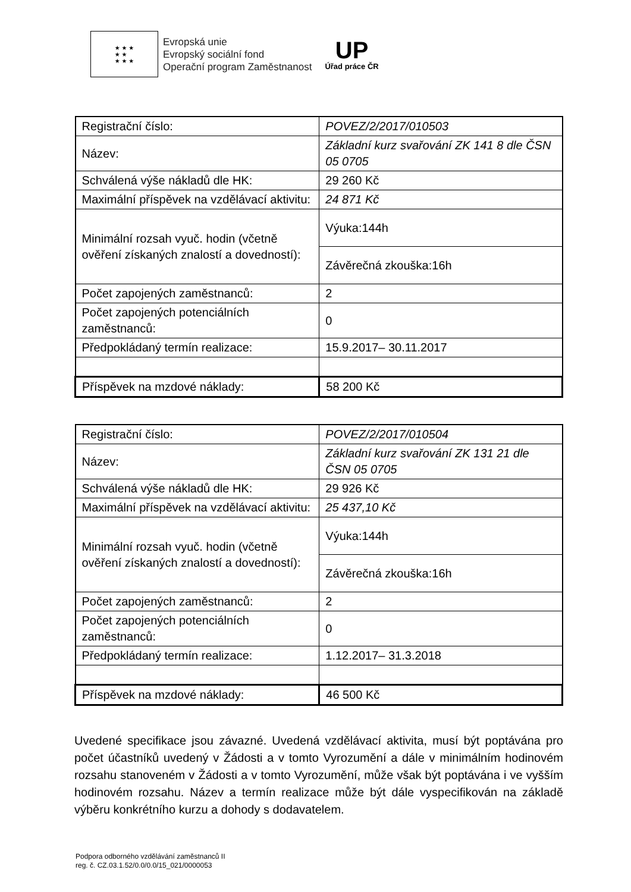★ ★ ★
★ ★
★ ★ ★
Evropská unie
Evropský sociální fond
Operační program Zaměstnanost
UP
Úřad práce ČR
| Registrační číslo: | POVEZ/2/2017/010503 |
| Název: | Základní kurz svařování ZK 141 8 dle ČSN 05 0705 |
| Schválená výše nákladů dle HK: | 29 260 Kč |
| Maximální příspěvek na vzdělávací aktivitu: | 24 871 Kč |
| Minimální rozsah vyuč. hodin (včetně ověření získaných znalostí a dovedností): | Výuka:144h |
| | Závěrečná zkouška:16h |
| Počet zapojených zaměstnanců: | 2 |
| Počet zapojených potenciálních zaměstnanců: | 0 |
| Předpokládaný termín realizace: | 15.9.2017– 30.11.2017 |
| Příspěvek na mzdové náklady: | 58 200 Kč |
| Registrační číslo: | POVEZ/2/2017/010504 |
| Název: | Základní kurz svařování ZK 131 21 dle ČSN 05 0705 |
| Schválená výše nákladů dle HK: | 29 926 Kč |
| Maximální příspěvek na vzdělávací aktivitu: | 25 437,10 Kč |
| Minimální rozsah vyuč. hodin (včetně ověření získaných znalostí a dovedností): | Výuka:144h |
| | Závěrečná zkouška:16h |
| Počet zapojených zaměstnanců: | 2 |
| Počet zapojených potenciálních zaměstnanců: | 0 |
| Předpokládaný termín realizace: | 1.12.2017– 31.3.2018 |
| Příspěvek na mzdové náklady: | 46 500 Kč |
Uvedené specifikace jsou závazné. Uvedená vzdělávací aktivita, musí být poptávána pro počet účastníků uvedený v Žádosti a v tomto Vyrozumění a dále v minimálním hodinovém rozsahu stanoveném v Žádosti a v tomto Vyrozumění, může však být poptávána i ve vyšším hodinovém rozsahu. Název a termín realizace může být dále vyspecifikován na základě výběru konkrétního kurzu a dohody s dodavatelem.
Podpora odborného vzdělávání zaměstnanců II
reg. č. CZ.03.1.52/0.0/0.0/15_021/0000053